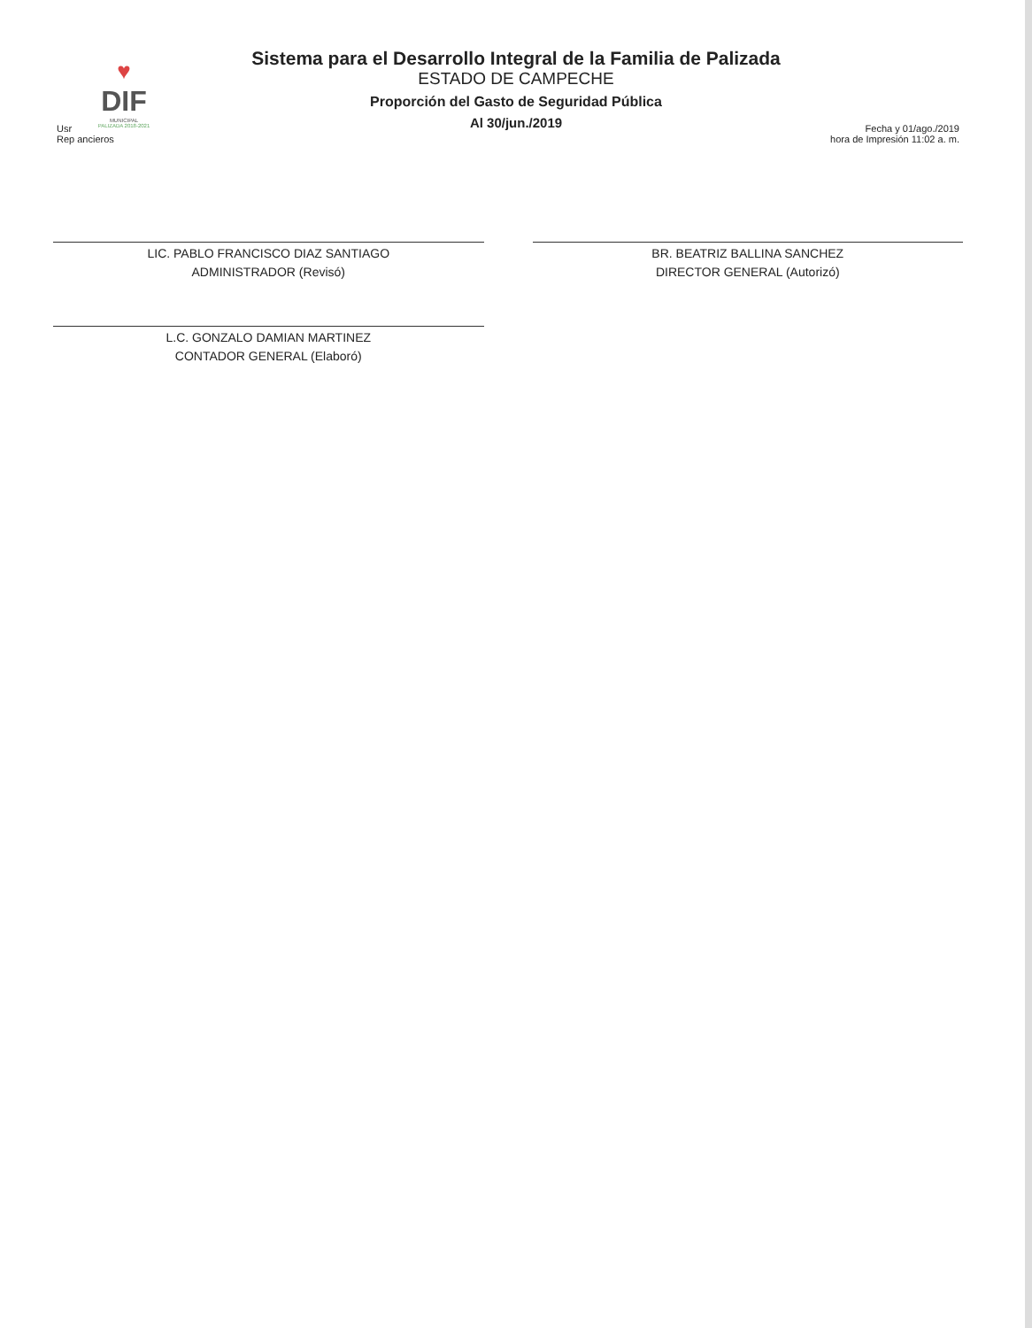♥
DIF
MUNICIPAL
PALIZADA 2018-2021
Sistema para el Desarrollo Integral de la Familia de Palizada
ESTADO DE CAMPECHE
Proporción del Gasto de Seguridad Pública
Al 30/jun./2019
Usr
Rep ancieros
Fecha y 01/ago./2019
hora de Impresión 11:02 a. m.
LIC. PABLO FRANCISCO DIAZ SANTIAGO
ADMINISTRADOR (Revisó)
L.C. GONZALO DAMIAN MARTINEZ
CONTADOR GENERAL (Elaboró)
BR. BEATRIZ BALLINA SANCHEZ
DIRECTOR GENERAL (Autorizó)